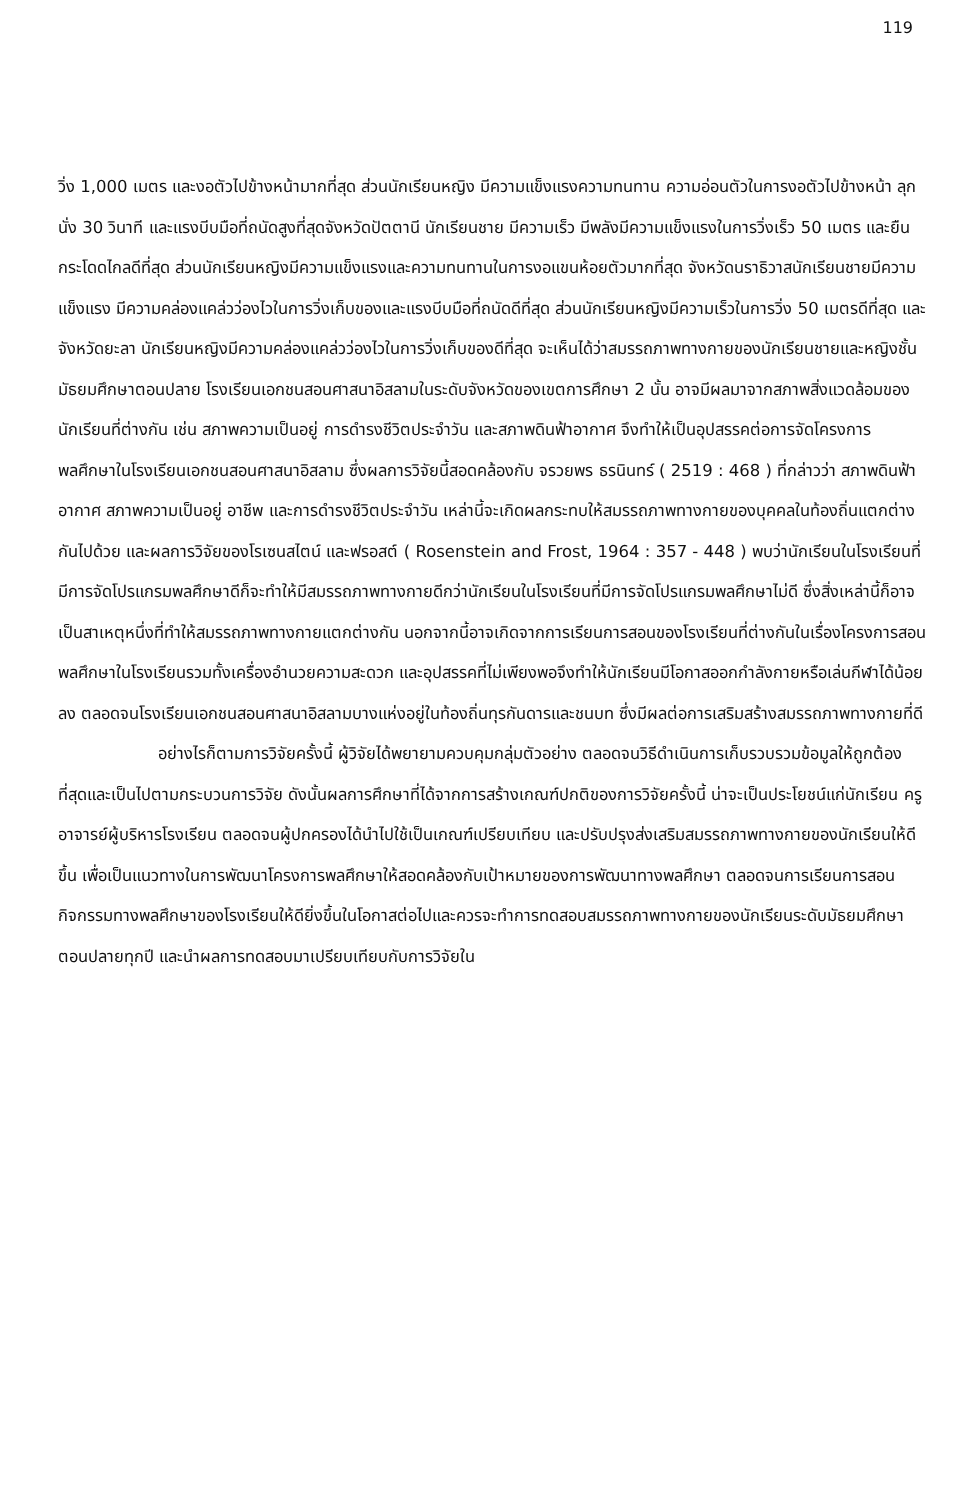119
วิ่ง 1,000 เมตร และงอตัวไปข้างหน้ามากที่สุด ส่วนนักเรียนหญิง มีความแข็งแรงความทนทาน ความอ่อนตัวในการงอตัวไปข้างหน้า ลุกนั่ง 30 วินาที และแรงบีบมือที่ถนัดสูงที่สุดจังหวัดปัตตานี นักเรียนชาย มีความเร็ว มีพลังมีความแข็งแรงในการวิ่งเร็ว 50 เมตร และยืนกระโดดไกลดีที่สุด ส่วนนักเรียนหญิงมีความแข็งแรงและความทนทานในการงอแขนห้อยตัวมากที่สุด จังหวัดนราธิวาสนักเรียนชายมีความแข็งแรง มีความคล่องแคล่วว่องไวในการวิ่งเก็บของและแรงบีบมือที่ถนัดดีที่สุด ส่วนนักเรียนหญิงมีความเร็วในการวิ่ง 50 เมตรดีที่สุด และจังหวัดยะลา นักเรียนหญิงมีความคล่องแคล่วว่องไวในการวิ่งเก็บของดีที่สุด จะเห็นได้ว่าสมรรถภาพทางกายของนักเรียนชายและหญิงชั้นมัธยมศึกษาตอนปลาย โรงเรียนเอกชนสอนศาสนาอิสลามในระดับจังหวัดของเขตการศึกษา 2 นั้น อาจมีผลมาจากสภาพสิ่งแวดล้อมของนักเรียนที่ต่างกัน เช่น สภาพความเป็นอยู่ การดำรงชีวิตประจำวัน และสภาพดินฟ้าอากาศ จึงทำให้เป็นอุปสรรคต่อการจัดโครงการพลศึกษาในโรงเรียนเอกชนสอนศาสนาอิสลาม ซึ่งผลการวิจัยนี้สอดคล้องกับ จรวยพร ธรนินทร์ ( 2519 : 468 ) ที่กล่าวว่า สภาพดินฟ้าอากาศ สภาพความเป็นอยู่ อาชีพ และการดำรงชีวิตประจำวัน เหล่านี้จะเกิดผลกระทบให้สมรรถภาพทางกายของบุคคลในท้องถิ่นแตกต่างกันไปด้วย และผลการวิจัยของโรเซนสไตน์ และฟรอสต์ ( Rosenstein and Frost, 1964 : 357 - 448 ) พบว่านักเรียนในโรงเรียนที่มีการจัดโปรแกรมพลศึกษาดีก็จะทำให้มีสมรรถภาพทางกายดีกว่านักเรียนในโรงเรียนที่มีการจัดโปรแกรมพลศึกษาไม่ดี ซึ่งสิ่งเหล่านี้ก็อาจเป็นสาเหตุหนึ่งที่ทำให้สมรรถภาพทางกายแตกต่างกัน นอกจากนี้อาจเกิดจากการเรียนการสอนของโรงเรียนที่ต่างกันในเรื่องโครงการสอนพลศึกษาในโรงเรียนรวมทั้งเครื่องอำนวยความสะดวก และอุปสรรคที่ไม่เพียงพอจึงทำให้นักเรียนมีโอกาสออกกำลังกายหรือเล่นกีฬาได้น้อยลง ตลอดจนโรงเรียนเอกชนสอนศาสนาอิสลามบางแห่งอยู่ในท้องถิ่นทุรกันดารและชนบท ซึ่งมีผลต่อการเสริมสร้างสมรรถภาพทางกายที่ดี
อย่างไรก็ตามการวิจัยครั้งนี้ ผู้วิจัยได้พยายามควบคุมกลุ่มตัวอย่าง ตลอดจนวิธีดำเนินการเก็บรวบรวมข้อมูลให้ถูกต้องที่สุดและเป็นไปตามกระบวนการวิจัย ดังนั้นผลการศึกษาที่ได้จากการสร้างเกณฑ์ปกติของการวิจัยครั้งนี้ น่าจะเป็นประโยชน์แก่นักเรียน ครูอาจารย์ผู้บริหารโรงเรียน ตลอดจนผู้ปกครองได้นำไปใช้เป็นเกณฑ์เปรียบเทียบ และปรับปรุงส่งเสริมสมรรถภาพทางกายของนักเรียนให้ดีขึ้น เพื่อเป็นแนวทางในการพัฒนาโครงการพลศึกษาให้สอดคล้องกับเป้าหมายของการพัฒนาทางพลศึกษา ตลอดจนการเรียนการสอนกิจกรรมทางพลศึกษาของโรงเรียนให้ดียิ่งขึ้นในโอกาสต่อไปและควรจะทำการทดสอบสมรรถภาพทางกายของนักเรียนระดับมัธยมศึกษาตอนปลายทุกปี และนำผลการทดสอบมาเปรียบเทียบกับการวิจัยใน